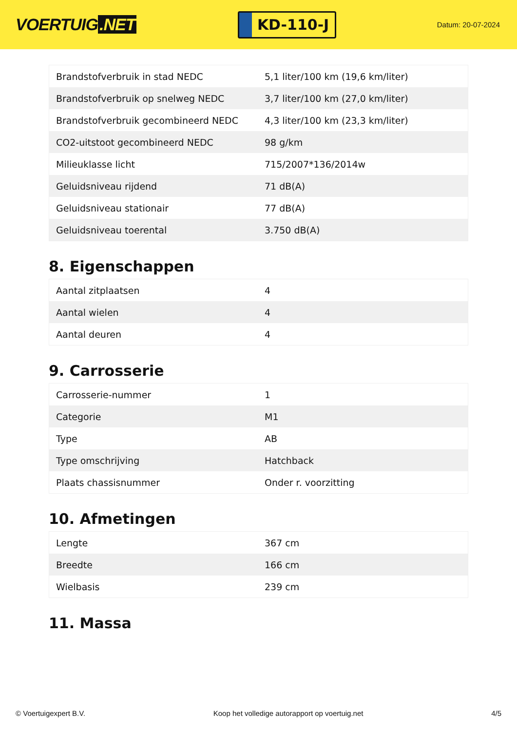VOERTUIG.NET
KD-110-J
Datum: 20-07-2024
| Brandstofverbruik in stad NEDC | 5,1 liter/100 km (19,6 km/liter) |
| Brandstofverbruik op snelweg NEDC | 3,7 liter/100 km (27,0 km/liter) |
| Brandstofverbruik gecombineerd NEDC | 4,3 liter/100 km (23,3 km/liter) |
| CO2-uitstoot gecombineerd NEDC | 98 g/km |
| Milieuklasse licht | 715/2007*136/2014w |
| Geluidsniveau rijdend | 71 dB(A) |
| Geluidsniveau stationair | 77 dB(A) |
| Geluidsniveau toerental | 3.750 dB(A) |
8. Eigenschappen
| Aantal zitplaatsen | 4 |
| Aantal wielen | 4 |
| Aantal deuren | 4 |
9. Carrosserie
| Carrosserie-nummer | 1 |
| Categorie | M1 |
| Type | AB |
| Type omschrijving | Hatchback |
| Plaats chassisnummer | Onder r. voorzitting |
10. Afmetingen
| Lengte | 367 cm |
| Breedte | 166 cm |
| Wielbasis | 239 cm |
11. Massa
© Voertuigexpert B.V. Koop het volledige autorapport op voertuig.net 4/5